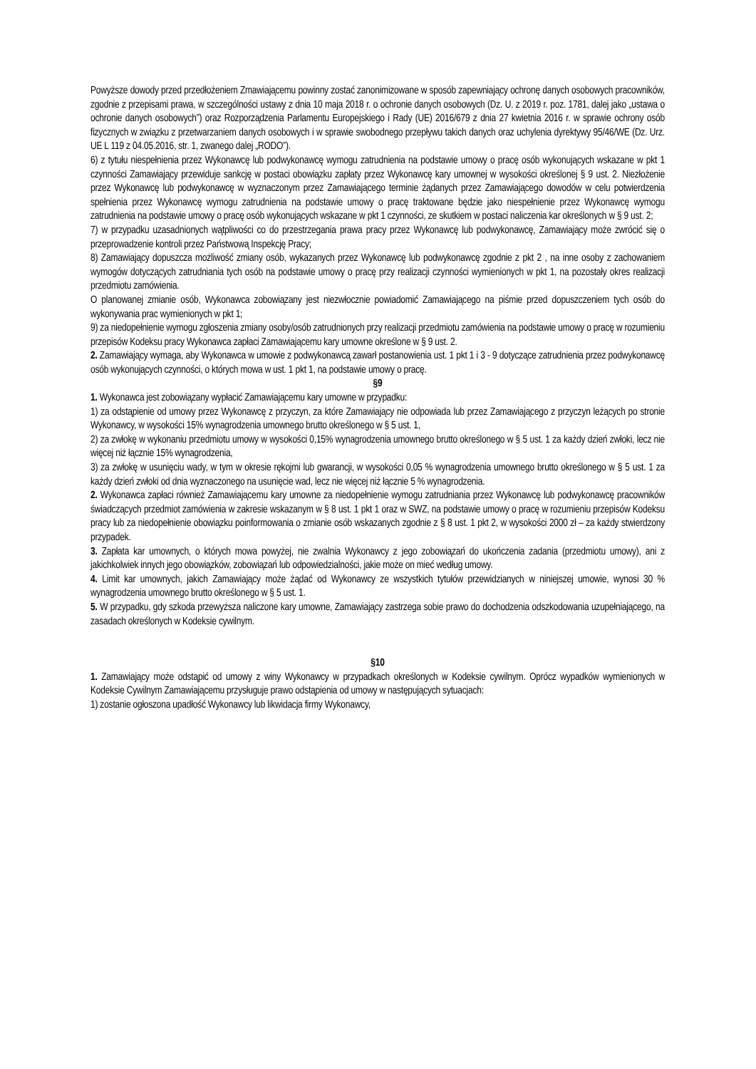Powyższe dowody przed przedłożeniem Zmawiającemu powinny zostać zanonimizowane w sposób zapewniający ochronę danych osobowych pracowników, zgodnie z przepisami prawa, w szczególności ustawy z dnia 10 maja 2018 r. o ochronie danych osobowych (Dz. U. z 2019 r. poz. 1781, dalej jako „ustawa o ochronie danych osobowych”) oraz Rozporządzenia Parlamentu Europejskiego i Rady (UE) 2016/679 z dnia 27 kwietnia 2016 r. w sprawie ochrony osób fizycznych w związku z przetwarzaniem danych osobowych i w sprawie swobodnego przepływu takich danych oraz uchylenia dyrektywy 95/46/WE (Dz. Urz. UE L 119 z 04.05.2016, str. 1, zwanego dalej „RODO”).
6) z tytułu niespełnienia przez Wykonawcę lub podwykonawcę wymogu zatrudnienia na podstawie umowy o pracę osób wykonujących wskazane w pkt 1 czynności Zamawiający przewiduje sankcję w postaci obowiązku zapłaty przez Wykonawcę kary umownej w wysokości określonej § 9 ust. 2. Niezłożenie przez Wykonawcę lub podwykonawcę w wyznaczonym przez Zamawiającego terminie żądanych przez Zamawiającego dowodów w celu potwierdzenia spełnienia przez Wykonawcę wymogu zatrudnienia na podstawie umowy o pracę traktowane będzie jako niespełnienie przez Wykonawcę wymogu zatrudnienia na podstawie umowy o pracę osób wykonujących wskazane w pkt 1 czynności, ze skutkiem w postaci naliczenia kar określonych w § 9 ust. 2;
7) w przypadku uzasadnionych wątpliwości co do przestrzegania prawa pracy przez Wykonawcę lub podwykonawcę, Zamawiający może zwrócić się o przeprowadzenie kontroli przez Państwową Inspekcję Pracy;
8) Zamawiający dopuszcza możliwość zmiany osób, wykazanych przez Wykonawcę lub podwykonawcę zgodnie z pkt 2 , na inne osoby z zachowaniem wymogów dotyczących zatrudniania tych osób na podstawie umowy o pracę przy realizacji czynności wymienionych w pkt 1, na pozostały okres realizacji przedmiotu zamówienia.
O planowanej zmianie osób, Wykonawca zobowiązany jest niezwłocznie powiadomić Zamawiającego na piśmie przed dopuszczeniem tych osób do wykonywania prac wymienionych w pkt 1;
9) za niedopełnienie wymogu zgłoszenia zmiany osoby/osób zatrudnionych przy realizacji przedmiotu zamówienia na podstawie umowy o pracę w rozumieniu przepisów Kodeksu pracy Wykonawca zapłaci Zamawiającemu kary umowne określone w § 9 ust. 2.
2. Zamawiający wymaga, aby Wykonawca w umowie z podwykonawcą zawarł postanowienia ust. 1 pkt 1 i 3 - 9 dotyczące zatrudnienia przez podwykonawcę osób wykonujących czynności, o których mowa w ust. 1 pkt 1, na podstawie umowy o pracę.
§9
1. Wykonawca jest zobowiązany wypłacić Zamawiającemu kary umowne w przypadku:
1) za odstąpienie od umowy przez Wykonawcę z przyczyn, za które Zamawiający nie odpowiada lub przez Zamawiającego z przyczyn leżących po stronie Wykonawcy, w wysokości 15% wynagrodzenia umownego brutto określonego w § 5 ust. 1,
2) za zwłokę w wykonaniu przedmiotu umowy w wysokości 0,15% wynagrodzenia umownego brutto określonego w § 5 ust. 1 za każdy dzień zwłoki, lecz nie więcej niż łącznie 15% wynagrodzenia,
3) za zwłokę w usunięciu wady, w tym w okresie rękojmi lub gwarancji, w wysokości 0,05 % wynagrodzenia umownego brutto określonego w § 5 ust. 1 za każdy dzień zwłoki od dnia wyznaczonego na usunięcie wad, lecz nie więcej niż łącznie 5 % wynagrodzenia.
2. Wykonawca zapłaci również Zamawiającemu kary umowne za niedopełnienie wymogu zatrudniania przez Wykonawcę lub podwykonawcę pracowników świadczących przedmiot zamówienia w zakresie wskazanym w § 8 ust. 1 pkt 1 oraz w SWZ, na podstawie umowy o pracę w rozumieniu przepisów Kodeksu pracy lub za niedopełnienie obowiązku poinformowania o zmianie osób wskazanych zgodnie z § 8 ust. 1 pkt 2, w wysokości 2000 zł – za każdy stwierdzony przypadek.
3. Zapłata kar umownych, o których mowa powyżej, nie zwalnia Wykonawcy z jego zobowiązań do ukończenia zadania (przedmiotu umowy), ani z jakichkolwiek innych jego obowiązków, zobowiązań lub odpowiedzialności, jakie może on mieć według umowy.
4. Limit kar umownych, jakich Zamawiający może żądać od Wykonawcy ze wszystkich tytułów przewidzianych w niniejszej umowie, wynosi 30 % wynagrodzenia umownego brutto określonego w § 5 ust. 1.
5. W przypadku, gdy szkoda przewyższa naliczone kary umowne, Zamawiający zastrzega sobie prawo do dochodzenia odszkodowania uzupełniającego, na zasadach określonych w Kodeksie cywilnym.
§10
1. Zamawiający może odstąpić od umowy z winy Wykonawcy w przypadkach określonych w Kodeksie cywilnym. Oprócz wypadków wymienionych w Kodeksie Cywilnym Zamawiającemu przysługuje prawo odstąpienia od umowy w następujących sytuacjach:
1) zostanie ogłoszona upadłość Wykonawcy lub likwidacja firmy Wykonawcy,